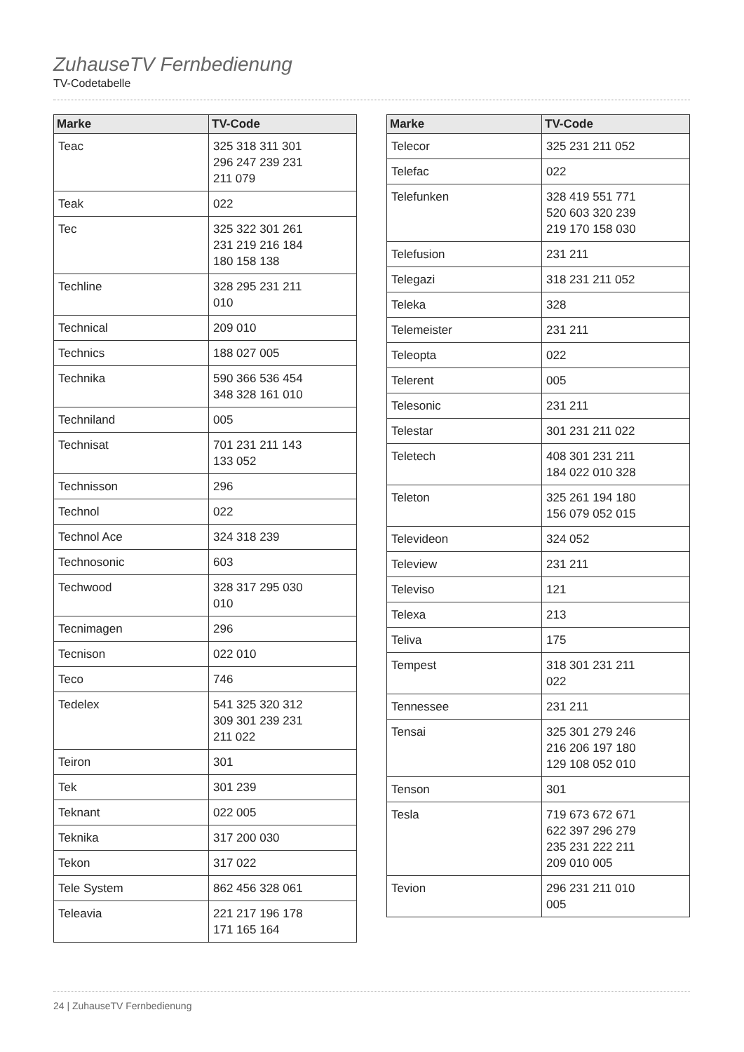ZuhauseTV Fernbedienung
TV-Codetabelle
| Marke | TV-Code |
| --- | --- |
| Teac | 325 318 311 301 296 247 239 231 211 079 |
| Teak | 022 |
| Tec | 325 322 301 261 231 219 216 184 180 158 138 |
| Techline | 328 295 231 211 010 |
| Technical | 209 010 |
| Technics | 188 027 005 |
| Technika | 590 366 536 454 348 328 161 010 |
| Techniland | 005 |
| Technisat | 701 231 211 143 133 052 |
| Technisson | 296 |
| Technol | 022 |
| Technol Ace | 324 318 239 |
| Technosonic | 603 |
| Techwood | 328 317 295 030 010 |
| Tecnimagen | 296 |
| Tecnison | 022 010 |
| Teco | 746 |
| Tedelex | 541 325 320 312 309 301 239 231 211 022 |
| Teiron | 301 |
| Tek | 301 239 |
| Teknant | 022 005 |
| Teknika | 317 200 030 |
| Tekon | 317 022 |
| Tele System | 862 456 328 061 |
| Teleavia | 221 217 196 178 171 165 164 |
| Marke | TV-Code |
| --- | --- |
| Telecor | 325 231 211 052 |
| Telefac | 022 |
| Telefunken | 328 419 551 771 520 603 320 239 219 170 158 030 |
| Telefusion | 231 211 |
| Telegazi | 318 231 211 052 |
| Teleka | 328 |
| Telemeister | 231 211 |
| Teleopta | 022 |
| Telerent | 005 |
| Telesonic | 231 211 |
| Telestar | 301 231 211 022 |
| Teletech | 408 301 231 211 184 022 010 328 |
| Teleton | 325 261 194 180 156 079 052 015 |
| Televideon | 324 052 |
| Teleview | 231 211 |
| Televiso | 121 |
| Telexa | 213 |
| Teliva | 175 |
| Tempest | 318 301 231 211 022 |
| Tennessee | 231 211 |
| Tensai | 325 301 279 246 216 206 197 180 129 108 052 010 |
| Tenson | 301 |
| Tesla | 719 673 672 671 622 397 296 279 235 231 222 211 209 010 005 |
| Tevion | 296 231 211 010 005 |
24 | ZuhauseTV Fernbedienung